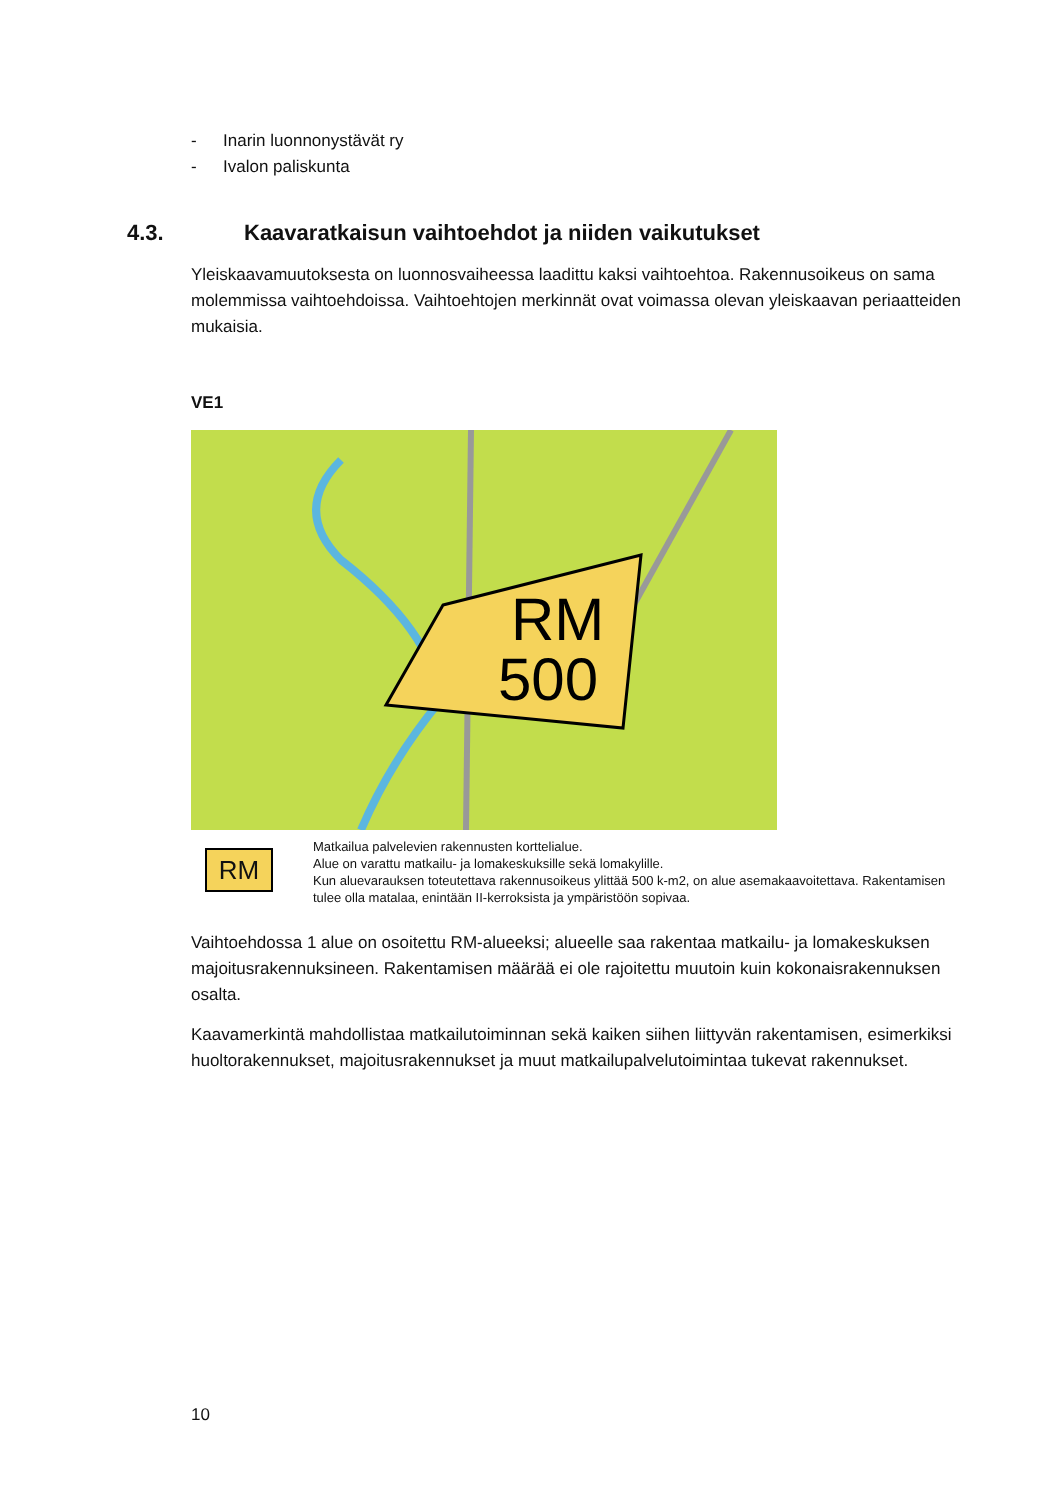- Inarin luonnonystävät ry
- Ivalon paliskunta
4.3. Kaavaratkaisun vaihtoehdot ja niiden vaikutukset
Yleiskaavamuutoksesta on luonnosvaiheessa laadittu kaksi vaihtoehtoa. Rakennusoikeus on sama molemmissa vaihtoehdoissa. Vaihtoehtojen merkinnät ovat voimassa olevan yleiskaavan periaatteiden mukaisia.
VE1
RM
500
RM
Matkailua palvelevien rakennusten korttelialue.
Alue on varattu matkailu- ja lomakeskuksille sekä lomakylille.
Kun aluevarauksen toteutettava rakennusoikeus ylittää 500 k-m2, on alue asemakaavoitettava. Rakentamisen tulee olla matalaa, enintään II-kerroksista ja ympäristöön sopivaa.
Vaihtoehdossa 1 alue on osoitettu RM-alueeksi; alueelle saa rakentaa matkailu- ja lomakeskuksen majoitusrakennuksineen. Rakentamisen määrää ei ole rajoitettu muutoin kuin kokonaisrakennuksen osalta.
Kaavamerkintä mahdollistaa matkailutoiminnan sekä kaiken siihen liittyvän rakentamisen, esimerkiksi huoltorakennukset, majoitusrakennukset ja muut matkailupalvelutoimintaa tukevat rakennukset.
10